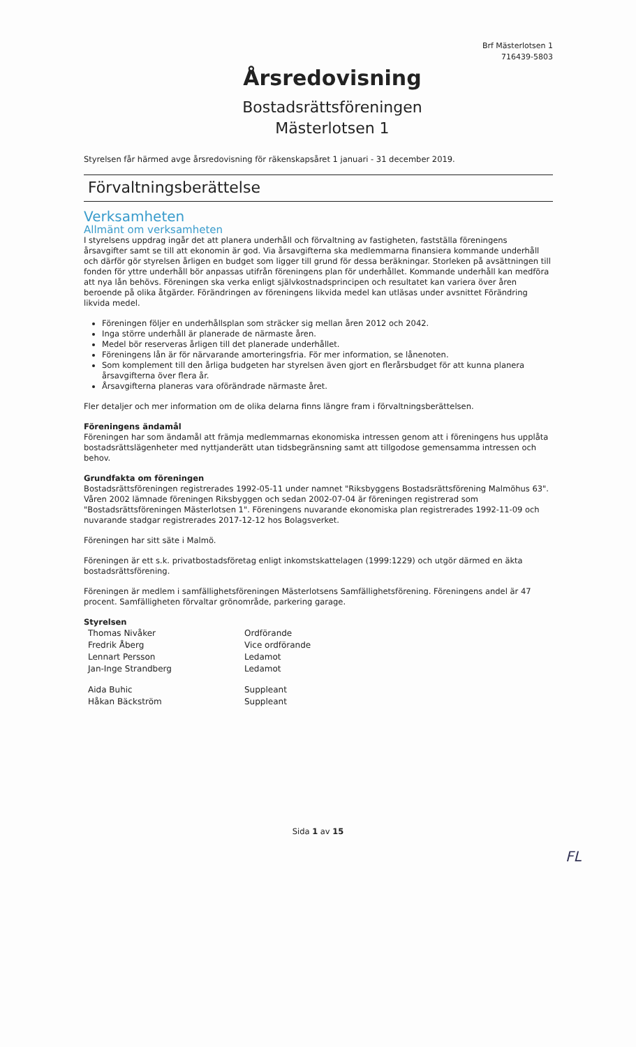Brf Mästerlotsen 1
716439-5803
Årsredovisning
Bostadsrättsföreningen
Mästerlotsen 1
Styrelsen får härmed avge årsredovisning för räkenskapsåret 1 januari - 31 december 2019.
Förvaltningsberättelse
Verksamheten
Allmänt om verksamheten
I styrelsens uppdrag ingår det att planera underhåll och förvaltning av fastigheten, fastställa föreningens årsavgifter samt se till att ekonomin är god. Via årsavgifterna ska medlemmarna finansiera kommande underhåll och därför gör styrelsen årligen en budget som ligger till grund för dessa beräkningar. Storleken på avsättningen till fonden för yttre underhåll bör anpassas utifrån föreningens plan för underhållet. Kommande underhåll kan medföra att nya lån behövs. Föreningen ska verka enligt självkostnadsprincipen och resultatet kan variera över åren beroende på olika åtgärder. Förändringen av föreningens likvida medel kan utläsas under avsnittet Förändring likvida medel.
Föreningen följer en underhållsplan som sträcker sig mellan åren 2012 och 2042.
Inga större underhåll är planerade de närmaste åren.
Medel bör reserveras årligen till det planerade underhållet.
Föreningens lån är för närvarande amorteringsfria. För mer information, se lånenoten.
Som komplement till den årliga budgeten har styrelsen även gjort en flerårsbudget för att kunna planera årsavgifterna över flera år.
Årsavgifterna planeras vara oförändrade närmaste året.
Fler detaljer och mer information om de olika delarna finns längre fram i förvaltningsberättelsen.
Föreningens ändamål
Föreningen har som ändamål att främja medlemmarnas ekonomiska intressen genom att i föreningens hus upplåta bostadsrättslägenheter med nyttjanderätt utan tidsbegränsning samt att tillgodose gemensamma intressen och behov.
Grundfakta om föreningen
Bostadsrättsföreningen registrerades 1992-05-11 under namnet "Riksbyggens Bostadsrättsförening Malmöhus 63". Våren 2002 lämnade föreningen Riksbyggen och sedan 2002-07-04 är föreningen registrerad som "Bostadsrättsföreningen Mästerlotsen 1". Föreningens nuvarande ekonomiska plan registrerades 1992-11-09 och nuvarande stadgar registrerades 2017-12-12 hos Bolagsverket.
Föreningen har sitt säte i Malmö.
Föreningen är ett s.k. privatbostadsföretag enligt inkomstskattelagen (1999:1229) och utgör därmed en äkta bostadsrättsförening.
Föreningen är medlem i samfällighetsföreningen Mästerlotsens Samfällighetsförening. Föreningens andel är 47 procent. Samfälligheten förvaltar grönområde, parkering garage.
Styrelsen
| Thomas Nivåker | Ordförande |
| Fredrik Åberg | Vice ordförande |
| Lennart Persson | Ledamot |
| Jan-Inge Strandberg | Ledamot |
| Aida Buhic | Suppleant |
| Håkan Bäckström | Suppleant |
Sida 1 av 15
FL